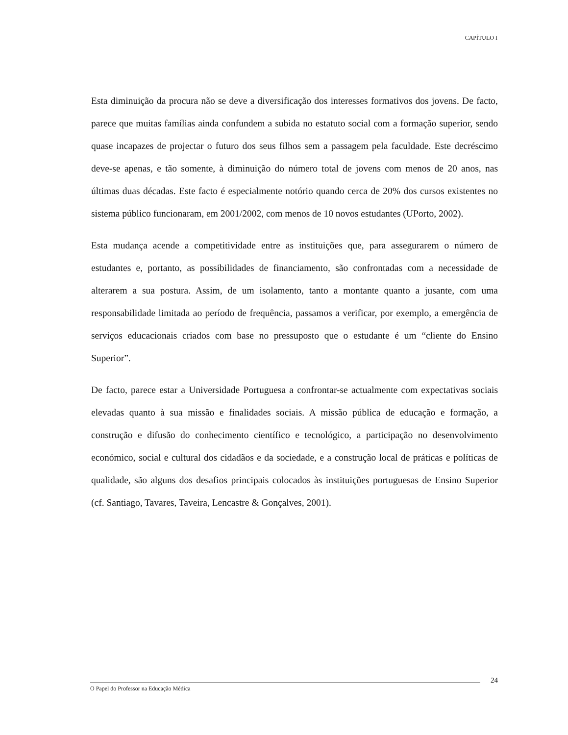CAPÍTULO I
Esta diminuição da procura não se deve a diversificação dos interesses formativos dos jovens. De facto, parece que muitas famílias ainda confundem a subida no estatuto social com a formação superior, sendo quase incapazes de projectar o futuro dos seus filhos sem a passagem pela faculdade. Este decréscimo deve-se apenas, e tão somente, à diminuição do número total de jovens com menos de 20 anos, nas últimas duas décadas. Este facto é especialmente notório quando cerca de 20% dos cursos existentes no sistema público funcionaram, em 2001/2002, com menos de 10 novos estudantes (UPorto, 2002).
Esta mudança acende a competitividade entre as instituições que, para assegurarem o número de estudantes e, portanto, as possibilidades de financiamento, são confrontadas com a necessidade de alterarem a sua postura. Assim, de um isolamento, tanto a montante quanto a jusante, com uma responsabilidade limitada ao período de frequência, passamos a verificar, por exemplo, a emergência de serviços educacionais criados com base no pressuposto que o estudante é um “cliente do Ensino Superior”.
De facto, parece estar a Universidade Portuguesa a confrontar-se actualmente com expectativas sociais elevadas quanto à sua missão e finalidades sociais. A missão pública de educação e formação, a construção e difusão do conhecimento científico e tecnológico, a participação no desenvolvimento económico, social e cultural dos cidadãos e da sociedade, e a construção local de práticas e políticas de qualidade, são alguns dos desafios principais colocados às instituições portuguesas de Ensino Superior (cf. Santiago, Tavares, Taveira, Lencastre & Gonçalves, 2001).
24
O Papel do Professor na Educação Médica